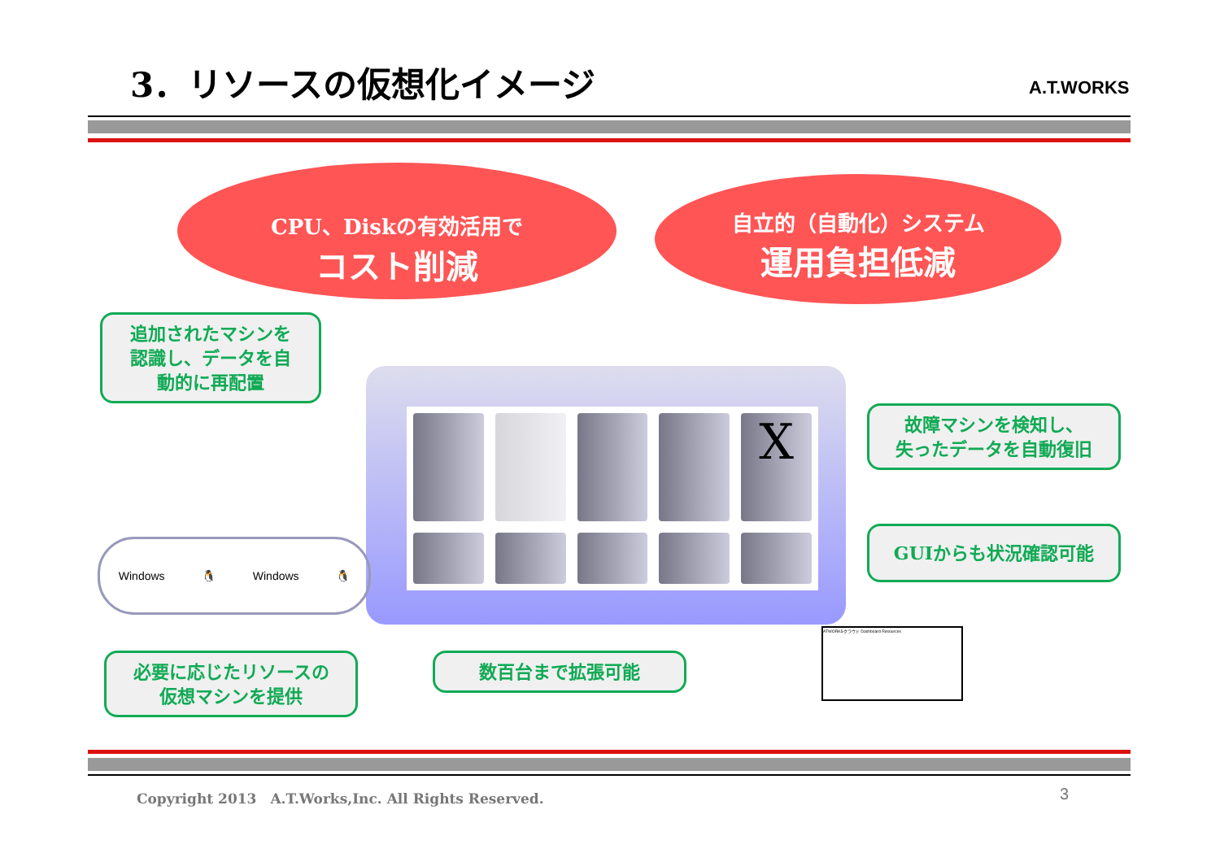3．リソースの仮想化イメージ A.T.WORKS
CPU、Diskの有効活用で
コスト削減
自立的（自動化）システム
運用負担低減
追加されたマシンを
認識し、データを自
動的に再配置
故障マシンを検知し、
失ったデータを自動復旧
GUIからも状況確認可能
X
Windows 🐧 Windows 🐧
必要に応じたリソースの
仮想マシンを提供
数百台まで拡張可能
ATWORKSクラウド Dashboard Resources
Copyright 2013　A.T.Works,Inc. All Rights Reserved.
3